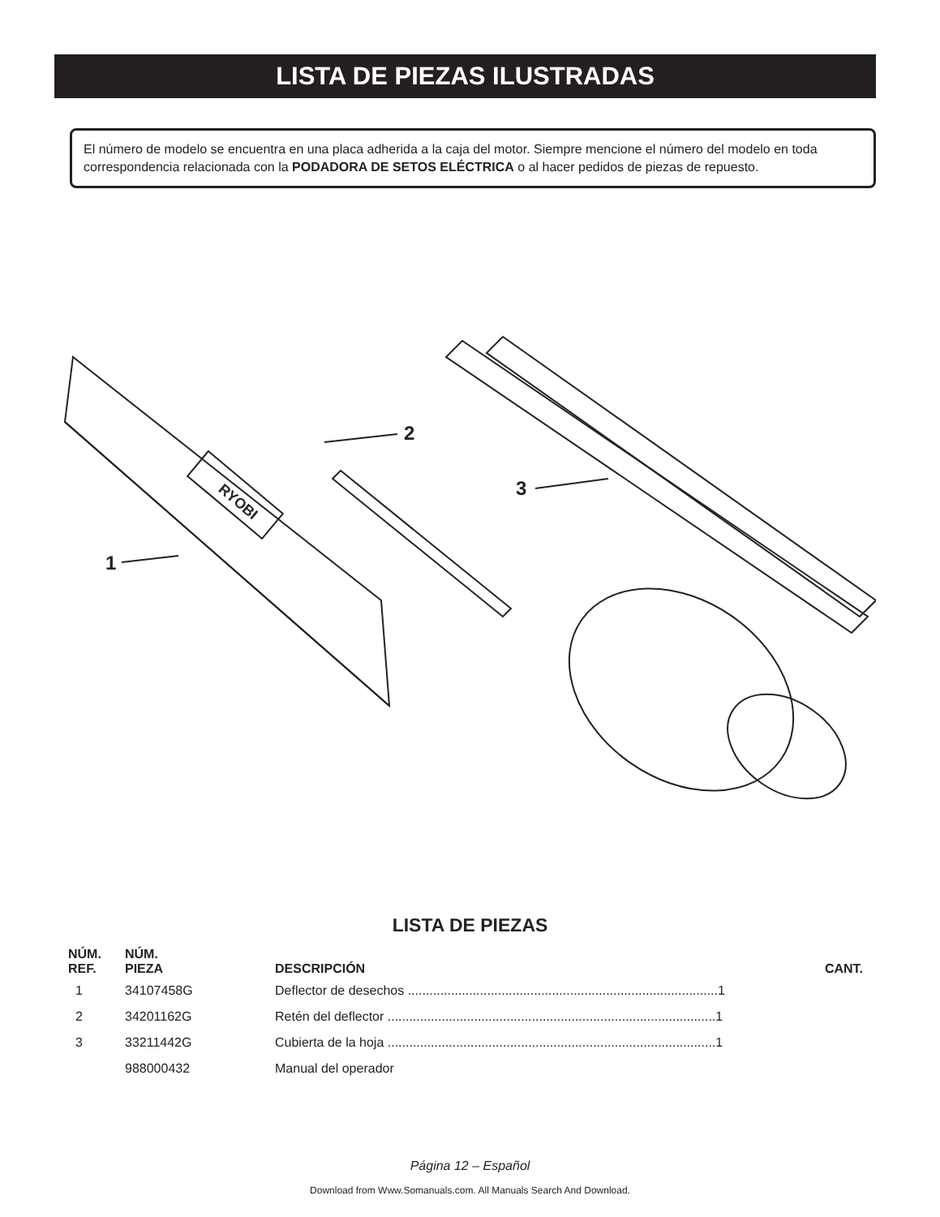LISTA DE PIEZAS ILUSTRADAS
El número de modelo se encuentra en una placa adherida a la caja del motor. Siempre mencione el número del modelo en toda correspondencia relacionada con la PODADORA DE SETOS ELÉCTRICA o al hacer pedidos de piezas de repuesto.
1
2
3
RYOBI
LISTA DE PIEZAS
| NÚM. REF. | NÚM. PIEZA | DESCRIPCIÓN | CANT. |
| --- | --- | --- | --- |
| 1 | 34107458G | Deflector de desechos ......................................................................................1 | |
| 2 | 34201162G | Retén del deflector ...........................................................................................1 | |
| 3 | 33211442G | Cubierta de la hoja ...........................................................................................1 | |
| | 988000432 | Manual del operador | |
Página 12 – Español
Download from Www.Somanuals.com. All Manuals Search And Download.